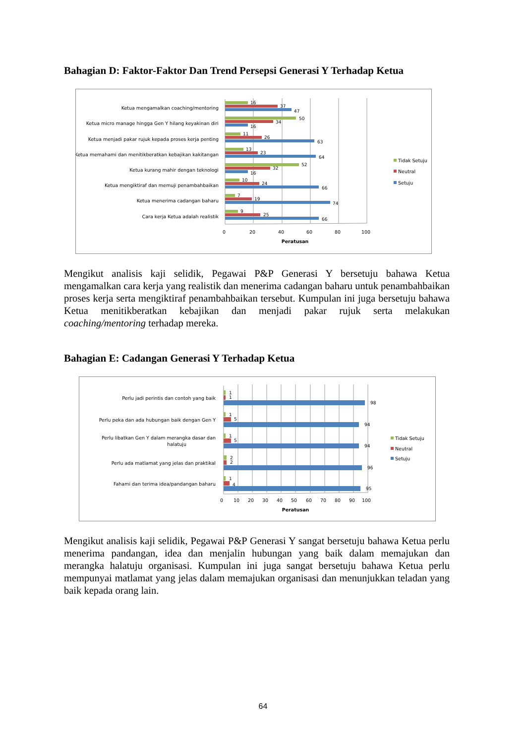Bahagian D: Faktor-Faktor Dan Trend Persepsi Generasi Y Terhadap Ketua
Ketua mengamalkan coaching/mentoring
Ketua micro manage hingga Gen Y hilang keyakinan diri
Ketua menjadi pakar rujuk kepada proses kerja penting
Ketua memahami dan menitikberatkan kebajikan kakitangan
Ketua kurang mahir dengan teknologi
Ketua mengiktiraf dan memuji penambahbaikan
Ketua menerima cadangan baharu
Cara kerja Ketua adalah realistik
16
37
47
50
34
16
11
26
63
13
23
64
52
32
16
10
24
66
7
19
74
9
25
66
0
20
40
60
80
100
Peratusan
Tidak Setuju
Neutral
Setuju
Mengikut analisis kaji selidik, Pegawai P&P Generasi Y bersetuju bahawa Ketua mengamalkan cara kerja yang realistik dan menerima cadangan baharu untuk penambahbaikan proses kerja serta mengiktiraf penambahbaikan tersebut. Kumpulan ini juga bersetuju bahawa Ketua menitikberatkan kebajikan dan menjadi pakar rujuk serta melakukan coaching/mentoring terhadap mereka.
Bahagian E: Cadangan Generasi Y Terhadap Ketua
Perlu jadi perintis dan contoh yang baik
Perlu peka dan ada hubungan baik dengan Gen Y
Perlu libatkan Gen Y dalam merangka dasar dan
halatuju
Perlu ada matlamat yang jelas dan praktikal
Fahami dan terima idea/pandangan baharu
1
1
98
1
5
94
1
5
94
2
2
96
1
4
95
0
10
20
30
40
50
60
70
80
90
100
Peratusan
Tidak Setuju
Neutral
Setuju
Mengikut analisis kaji selidik, Pegawai P&P Generasi Y sangat bersetuju bahawa Ketua perlu menerima pandangan, idea dan menjalin hubungan yang baik dalam memajukan dan merangka halatuju organisasi. Kumpulan ini juga sangat bersetuju bahawa Ketua perlu mempunyai matlamat yang jelas dalam memajukan organisasi dan menunjukkan teladan yang baik kepada orang lain.
64